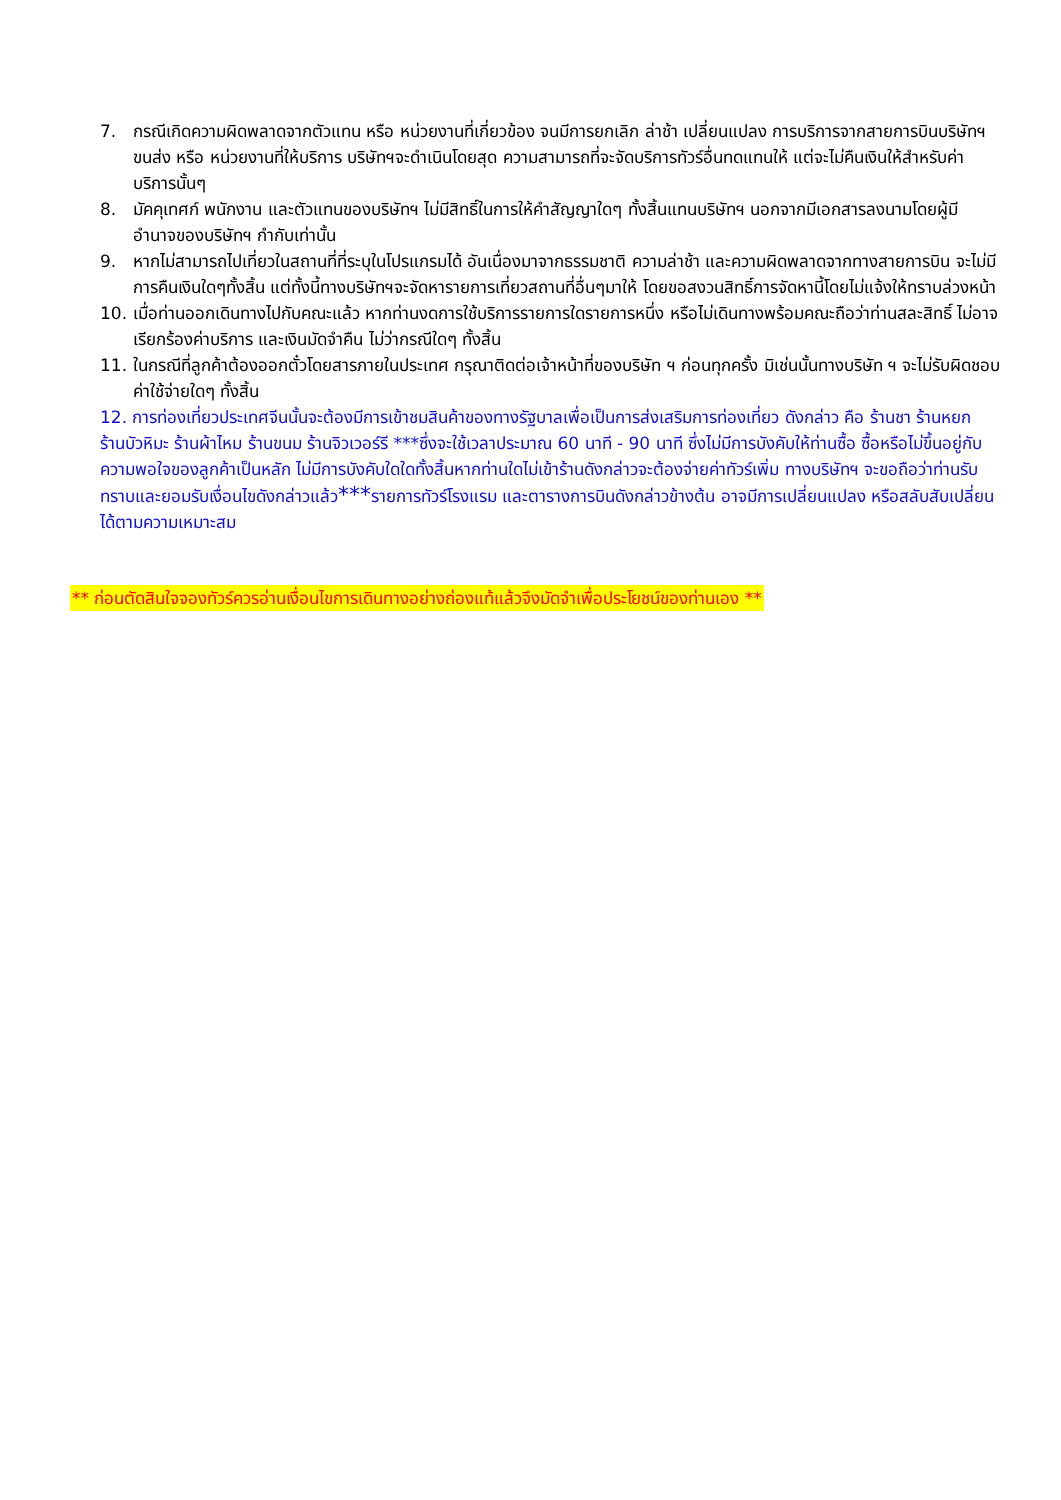7. กรณีเกิดความผิดพลาดจากตัวแทน หรือ หน่วยงานที่เกี่ยวข้อง จนมีการยกเลิก ล่าช้า เปลี่ยนแปลง การบริการจากสายการบินบริษัทฯขนส่ง หรือ หน่วยงานที่ให้บริการ บริษัทฯจะดำเนินโดยสุด ความสามารถที่จะจัดบริการทัวร์อื่นทดแทนให้ แต่จะไม่คืนเงินให้สำหรับค่าบริการนั้นๆ
8. มัคคุเทศก์ พนักงาน และตัวแทนของบริษัทฯ ไม่มีสิทธิ์ในการให้คำสัญญาใดๆ ทั้งสิ้นแทนบริษัทฯ นอกจากมีเอกสารลงนามโดยผู้มีอำนาจของบริษัทฯ กำกับเท่านั้น
9. หากไม่สามารถไปเที่ยวในสถานที่ที่ระบุในโปรแกรมได้ อันเนื่องมาจากธรรมชาติ ความล่าช้า และความผิดพลาดจากทางสายการบิน จะไม่มีการคืนเงินใดๆทั้งสิ้น แต่ทั้งนี้ทางบริษัทฯจะจัดหารายการเที่ยวสถานที่อื่นๆมาให้ โดยขอสงวนสิทธิ์การจัดหานี้โดยไม่แจ้งให้ทราบล่วงหน้า
10. เมื่อท่านออกเดินทางไปกับคณะแล้ว หากท่านงดการใช้บริการรายการใดรายการหนึ่ง หรือไม่เดินทางพร้อมคณะถือว่าท่านสละสิทธิ์ ไม่อาจเรียกร้องค่าบริการ และเงินมัดจำคืน ไม่ว่ากรณีใดๆ ทั้งสิ้น
11. ในกรณีที่ลูกค้าต้องออกตั๋วโดยสารภายในประเทศ กรุณาติดต่อเจ้าหน้าที่ของบริษัท ฯ ก่อนทุกครั้ง มิเช่นนั้นทางบริษัท ฯ จะไม่รับผิดชอบค่าใช้จ่ายใดๆ ทั้งสิ้น
12. การท่องเที่ยวประเทศจีนนั้นจะต้องมีการเข้าชมสินค้าของทางรัฐบาลเพื่อเป็นการส่งเสริมการท่องเที่ยว ดังกล่าว คือ ร้านชา ร้านหยก ร้านบัวหิมะ ร้านผ้าไหม ร้านขนม ร้านจิวเวอร์รี ***ซึ่งจะใช้เวลาประมาณ 60 นาที - 90 นาที ซึ่งไม่มีการบังคับให้ท่านซื้อ ซื้อหรือไม่ขึ้นอยู่กับความพอใจของลูกค้าเป็นหลัก ไม่มีการบังคับใดใดทั้งสิ้นหากท่านใดไม่เข้าร้านดังกล่าวจะต้องจ่ายค่าทัวร์เพิ่ม ทางบริษัทฯ จะขอถือว่าท่านรับทราบและยอมรับเงื่อนไขดังกล่าวแล้ว***รายการทัวร์โรงแรม และตารางการบินดังกล่าวข้างต้น อาจมีการเปลี่ยนแปลง หรือสลับสับเปลี่ยนได้ตามความเหมาะสม
** ก่อนตัดสินใจจองทัวร์ควรอ่านเงื่อนไขการเดินทางอย่างถ่องแท้แล้วจึงมัดจำเพื่อประโยชน์ของท่านเอง **